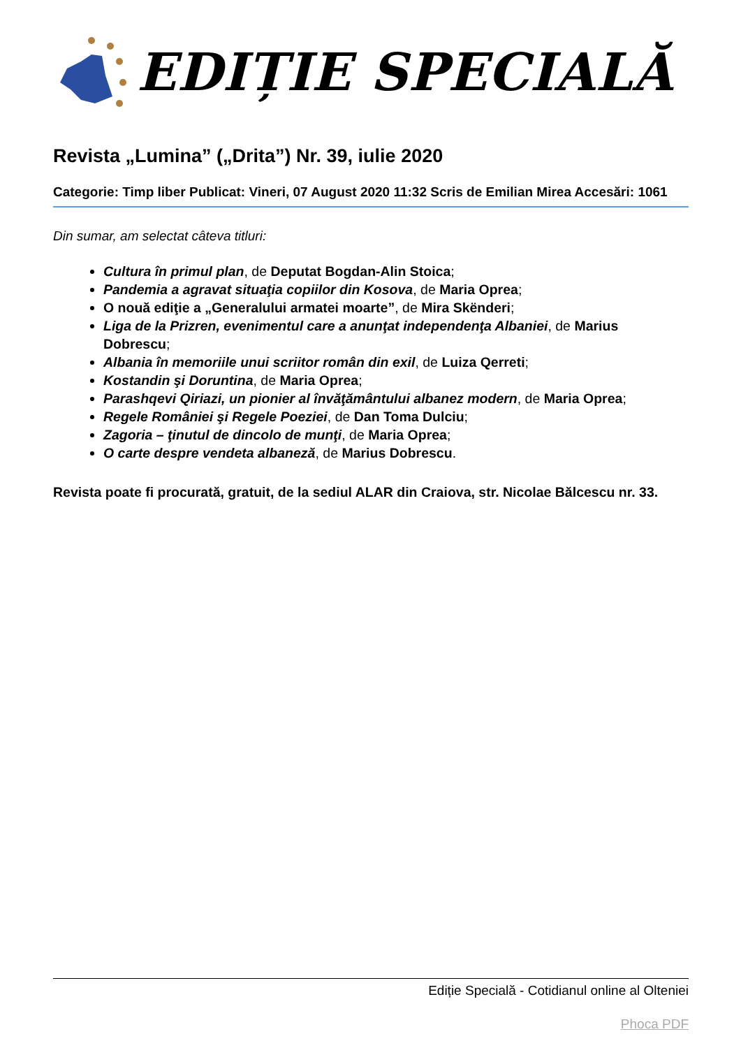EDIȚIE SPECIALĂ
Revista „Lumina” („Drita”) Nr. 39, iulie 2020
Categorie: Timp liber Publicat: Vineri, 07 August 2020 11:32 Scris de Emilian Mirea Accesări: 1061
Din sumar, am selectat câteva titluri:
Cultura în primul plan, de Deputat Bogdan-Alin Stoica;
Pandemia a agravat situaţia copiilor din Kosova, de Maria Oprea;
O nouă ediţie a „Generalului armatei moarte”, de Mira Skënderi;
Liga de la Prizren, evenimentul care a anunţat independenţa Albaniei, de Marius Dobrescu;
Albania în memoriile unui scriitor român din exil, de Luiza Qerreti;
Kostandin şi Doruntina, de Maria Oprea;
Parashqevi Qiriazi, un pionier al învăţământului albanez modern, de Maria Oprea;
Regele României şi Regele Poeziei, de Dan Toma Dulciu;
Zagoria – ţinutul de dincolo de munţi, de Maria Oprea;
O carte despre vendeta albaneză, de Marius Dobrescu.
Revista poate fi procurată, gratuit, de la sediul ALAR din Craiova, str. Nicolae Bălcescu nr. 33.
Ediție Specială - Cotidianul online al Olteniei
Phoca PDF